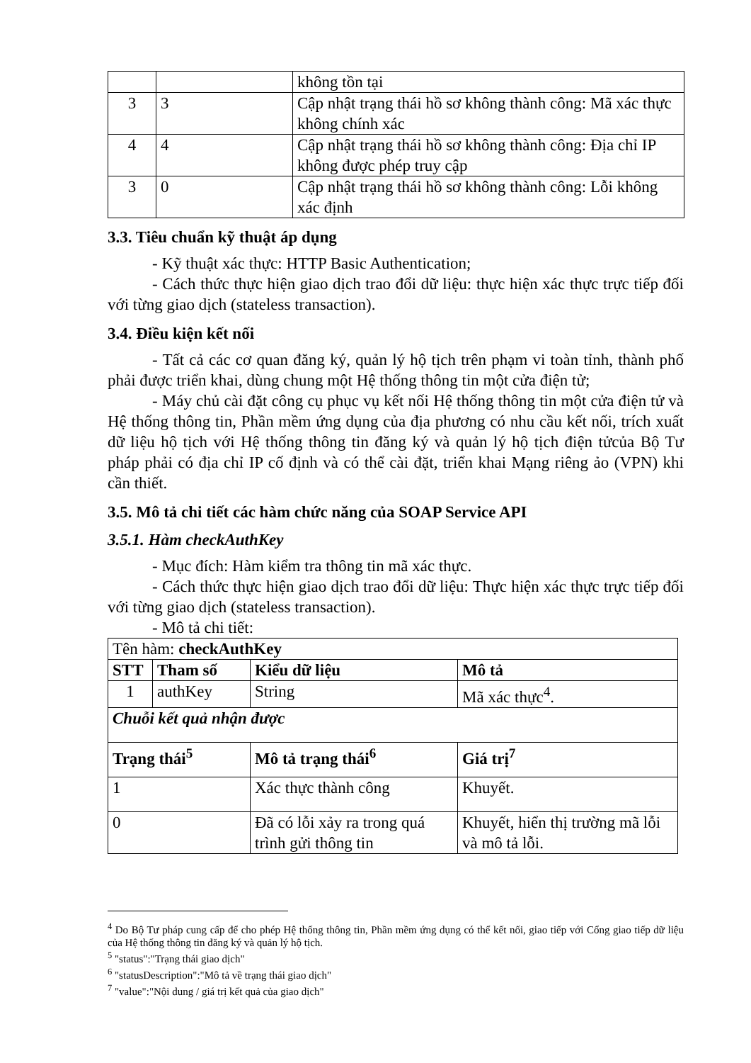| | | không tồn tại |
| 3 | 3 | Cập nhật trạng thái hồ sơ không thành công: Mã xác thực không chính xác |
| 4 | 4 | Cập nhật trạng thái hồ sơ không thành công: Địa chỉ IP không được phép truy cập |
| 3 | 0 | Cập nhật trạng thái hồ sơ không thành công: Lỗi không xác định |
3.3. Tiêu chuẩn kỹ thuật áp dụng
- Kỹ thuật xác thực: HTTP Basic Authentication;
- Cách thức thực hiện giao dịch trao đổi dữ liệu: thực hiện xác thực trực tiếp đối với từng giao dịch (stateless transaction).
3.4. Điều kiện kết nối
- Tất cả các cơ quan đăng ký, quản lý hộ tịch trên phạm vi toàn tỉnh, thành phố phải được triển khai, dùng chung một Hệ thống thông tin một cửa điện tử;
- Máy chủ cài đặt công cụ phục vụ kết nối Hệ thống thông tin một cửa điện tử và Hệ thống thông tin, Phần mềm ứng dụng của địa phương có nhu cầu kết nối, trích xuất dữ liệu hộ tịch với Hệ thống thông tin đăng ký và quản lý hộ tịch điện tửcủa Bộ Tư pháp phải có địa chỉ IP cố định và có thể cài đặt, triển khai Mạng riêng ảo (VPN) khi cần thiết.
3.5. Mô tả chi tiết các hàm chức năng của SOAP Service API
3.5.1. Hàm checkAuthKey
- Mục đích: Hàm kiểm tra thông tin mã xác thực.
- Cách thức thực hiện giao dịch trao đổi dữ liệu: Thực hiện xác thực trực tiếp đối với từng giao dịch (stateless transaction).
- Mô tả chi tiết:
| Tên hàm: checkAuthKey | | | |
| STT | Tham số | Kiểu dữ liệu | Mô tả |
| 1 | authKey | String | Mã xác thực<sup>4</sup>. |
| Chuỗi kết quả nhận được | | | |
| Trạng thái<sup>5</sup> | | Mô tả trạng thái<sup>6</sup> | Giá trị<sup>7</sup> |
| 1 | | Xác thực thành công | Khuyết. |
| 0 | | Đã có lỗi xảy ra trong quá trình gửi thông tin | Khuyết, hiển thị trường mã lỗi và mô tả lỗi. |
<sup>4</sup> Do Bộ Tư pháp cung cấp để cho phép Hệ thống thông tin, Phần mềm ứng dụng có thể kết nối, giao tiếp với Cổng giao tiếp dữ liệu của Hệ thống thông tin đăng ký và quản lý hộ tịch.
<sup>5</sup> "status":"Trạng thái giao dịch"
<sup>6</sup> "statusDescription":"Mô tả về trạng thái giao dịch"
<sup>7</sup> "value":"Nội dung / giá trị kết quả của giao dịch"